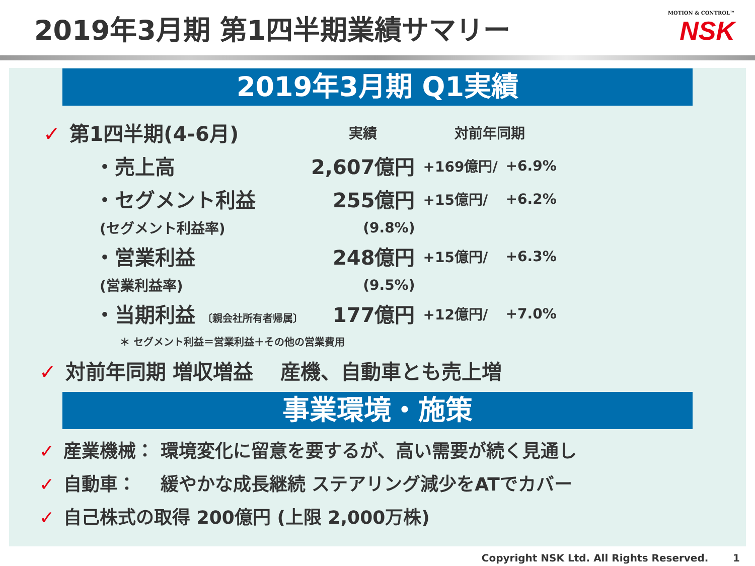2019年3月期 第1四半期業績サマリー
MOTION & CONTROL™
NSK
2019年3月期 Q1実績
| ✓ 第1四半期(4-6月) | 実績 | 対前年同期 | |
| ・売上高 | 2,607億円 | +169億円/ | +6.9% |
| ・セグメント利益 | 255億円 | +15億円/ | +6.2% |
| (セグメント利益率) | (9.8%) | | |
| ・営業利益 | 248億円 | +15億円/ | +6.3% |
| (営業利益率) | (9.5%) | | |
| ・当期利益 〔親会社所有者帰属〕 | 177億円 | +12億円/ | +7.0% |
＊ セグメント利益＝営業利益＋その他の営業費用
✓ 対前年同期 増収増益　 産機、自動車とも売上増
事業環境・施策
✓ 産業機械： 環境変化に留意を要するが、高い需要が続く見通し
✓ 自動車：　 緩やかな成長継続 ステアリング減少をATでカバー
✓ 自己株式の取得 200億円 (上限 2,000万株)
Copyright NSK Ltd. All Rights Reserved. 1